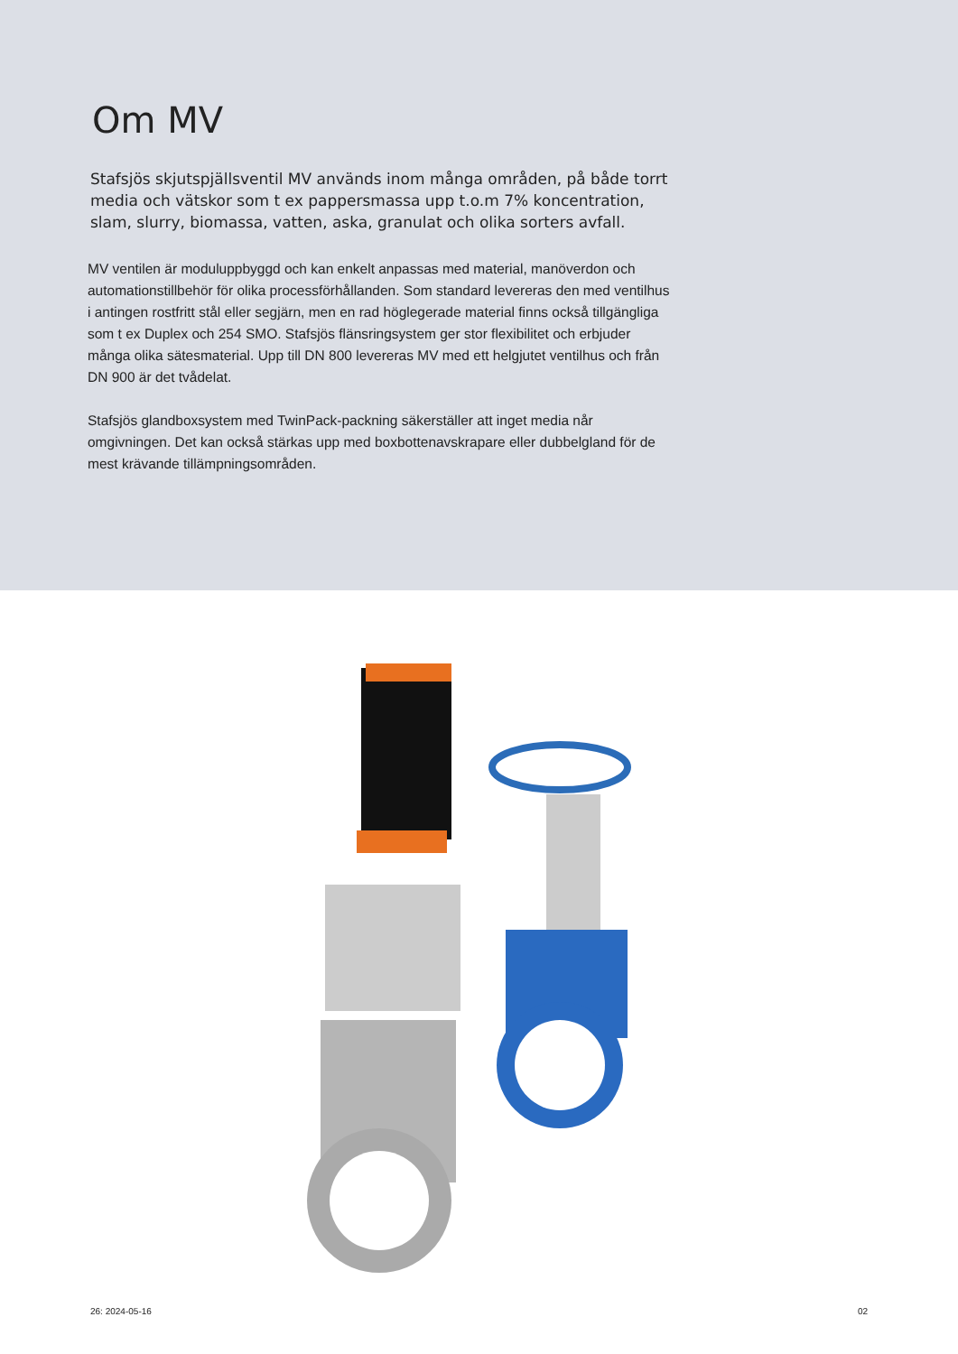Om MV
Stafsjös skjutspjällsventil MV används inom många områden, på både torrt media och vätskor som t ex pappersmassa upp t.o.m 7% koncentration, slam, slurry, biomassa, vatten, aska, granulat och olika sorters avfall.
MV ventilen är moduluppbyggd och kan enkelt anpassas med material, manöverdon och automationstillbehör för olika processförhållanden. Som standard levereras den med ventilhus i antingen rostfritt stål eller segjärn, men en rad höglegerade material finns också tillgängliga som t ex Duplex och 254 SMO. Stafsjös flänsringsystem ger stor flexibilitet och erbjuder många olika sätesmaterial. Upp till DN 800 levereras MV med ett helgjutet ventilhus och från DN 900 är det tvådelat.
Stafsjös glandboxsystem med TwinPack-packning säkerställer att inget media når omgivningen. Det kan också stärkas upp med boxbottenavskrapare eller dubbelgland för de mest krävande tillämpningsområden.
26: 2024-05-16 02